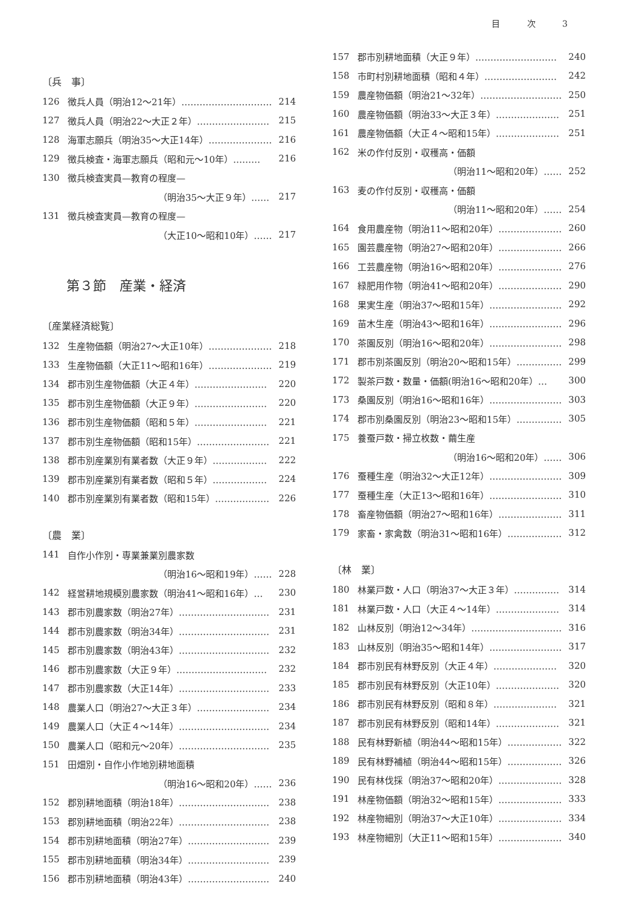目 次 3
〔兵　事〕
126 徴兵人員（明治12〜21年）………………………… 214
127 徴兵人員（明治22〜大正２年）…………………… 215
128 海軍志願兵（明治35〜大正14年）………………… 216
129 徴兵検査・海軍志願兵（昭和元〜10年）……… 216
130 徴兵検査実員—教育の程度—
（明治35〜大正９年）…… 217
131 徴兵検査実員—教育の程度—
（大正10〜昭和10年）…… 217
第３節　産業・経済
〔産業経済総覧〕
132 生産物価額（明治27〜大正10年）………………… 218
133 生産物価額（大正11〜昭和16年）………………… 219
134 郡市別生産物価額（大正４年）…………………… 220
135 郡市別生産物価額（大正９年）…………………… 220
136 郡市別生産物価額（昭和５年）…………………… 221
137 郡市別生産物価額（昭和15年）…………………… 221
138 郡市別産業別有業者数（大正９年）……………… 222
139 郡市別産業別有業者数（昭和５年）……………… 224
140 郡市別産業別有業者数（昭和15年）……………… 226
〔農　業〕
141 自作小作別・専業兼業別農家数
（明治16〜昭和19年）…… 228
142 経営耕地規模別農家数（明治41〜昭和16年）… 230
143 郡市別農家数（明治27年）………………………… 231
144 郡市別農家数（明治34年）………………………… 231
145 郡市別農家数（明治43年）………………………… 232
146 郡市別農家数（大正９年）………………………… 232
147 郡市別農家数（大正14年）………………………… 233
148 農業人口（明治27〜大正３年）…………………… 234
149 農業人口（大正４〜14年）………………………… 234
150 農業人口（昭和元〜20年）………………………… 235
151 田畑別・自作小作地別耕地面積
（明治16〜昭和20年）…… 236
152 郡別耕地面積（明治18年）………………………… 238
153 郡別耕地面積（明治22年）………………………… 238
154 郡市別耕地面積（明治27年）……………………… 239
155 郡市別耕地面積（明治34年）……………………… 239
156 郡市別耕地面積（明治43年）……………………… 240
157 郡市別耕地面積（大正９年）……………………… 240
158 市町村別耕地面積（昭和４年）…………………… 242
159 農産物価額（明治21〜32年）……………………… 250
160 農産物価額（明治33〜大正３年）………………… 251
161 農産物価額（大正４〜昭和15年）………………… 251
162 米の作付反別・収穫高・価額
（明治11〜昭和20年）…… 252
163 麦の作付反別・収穫高・価額
（明治11〜昭和20年）…… 254
164 食用農産物（明治11〜昭和20年）………………… 260
165 園芸農産物（明治27〜昭和20年）………………… 266
166 工芸農産物（明治16〜昭和20年）………………… 276
167 緑肥用作物（明治41〜昭和20年）………………… 290
168 果実生産（明治37〜昭和15年）…………………… 292
169 苗木生産（明治43〜昭和16年）…………………… 296
170 茶園反別（明治16〜昭和20年）…………………… 298
171 郡市別茶園反別（明治20〜昭和15年）…………… 299
172 製茶戸数・数量・価額(明治16〜昭和20年）… 300
173 桑園反別（明治16〜昭和16年）…………………… 303
174 郡市別桑園反別（明治23〜昭和15年）…………… 305
175 養蚕戸数・掃立枚数・繭生産
（明治16〜昭和20年）…… 306
176 蚕種生産（明治32〜大正12年）…………………… 309
177 蚕種生産（大正13〜昭和16年）…………………… 310
178 畜産物価額（明治27〜昭和16年）………………… 311
179 家畜・家禽数（明治31〜昭和16年）……………… 312
〔林　業〕
180 林業戸数・人口（明治37〜大正３年）…………… 314
181 林業戸数・人口（大正４〜14年）………………… 314
182 山林反別（明治12〜34年）………………………… 316
183 山林反別（明治35〜昭和14年）…………………… 317
184 郡市別民有林野反別（大正４年）………………… 320
185 郡市別民有林野反別（大正10年）………………… 320
186 郡市別民有林野反別（昭和８年）………………… 321
187 郡市別民有林野反別（昭和14年）………………… 321
188 民有林野新植（明治44〜昭和15年）……………… 322
189 民有林野補植（明治44〜昭和15年）……………… 326
190 民有林伐採（明治37〜昭和20年）………………… 328
191 林産物価額（明治32〜昭和15年）………………… 333
192 林産物細別（明治37〜大正10年）………………… 334
193 林産物細別（大正11〜昭和15年）………………… 340